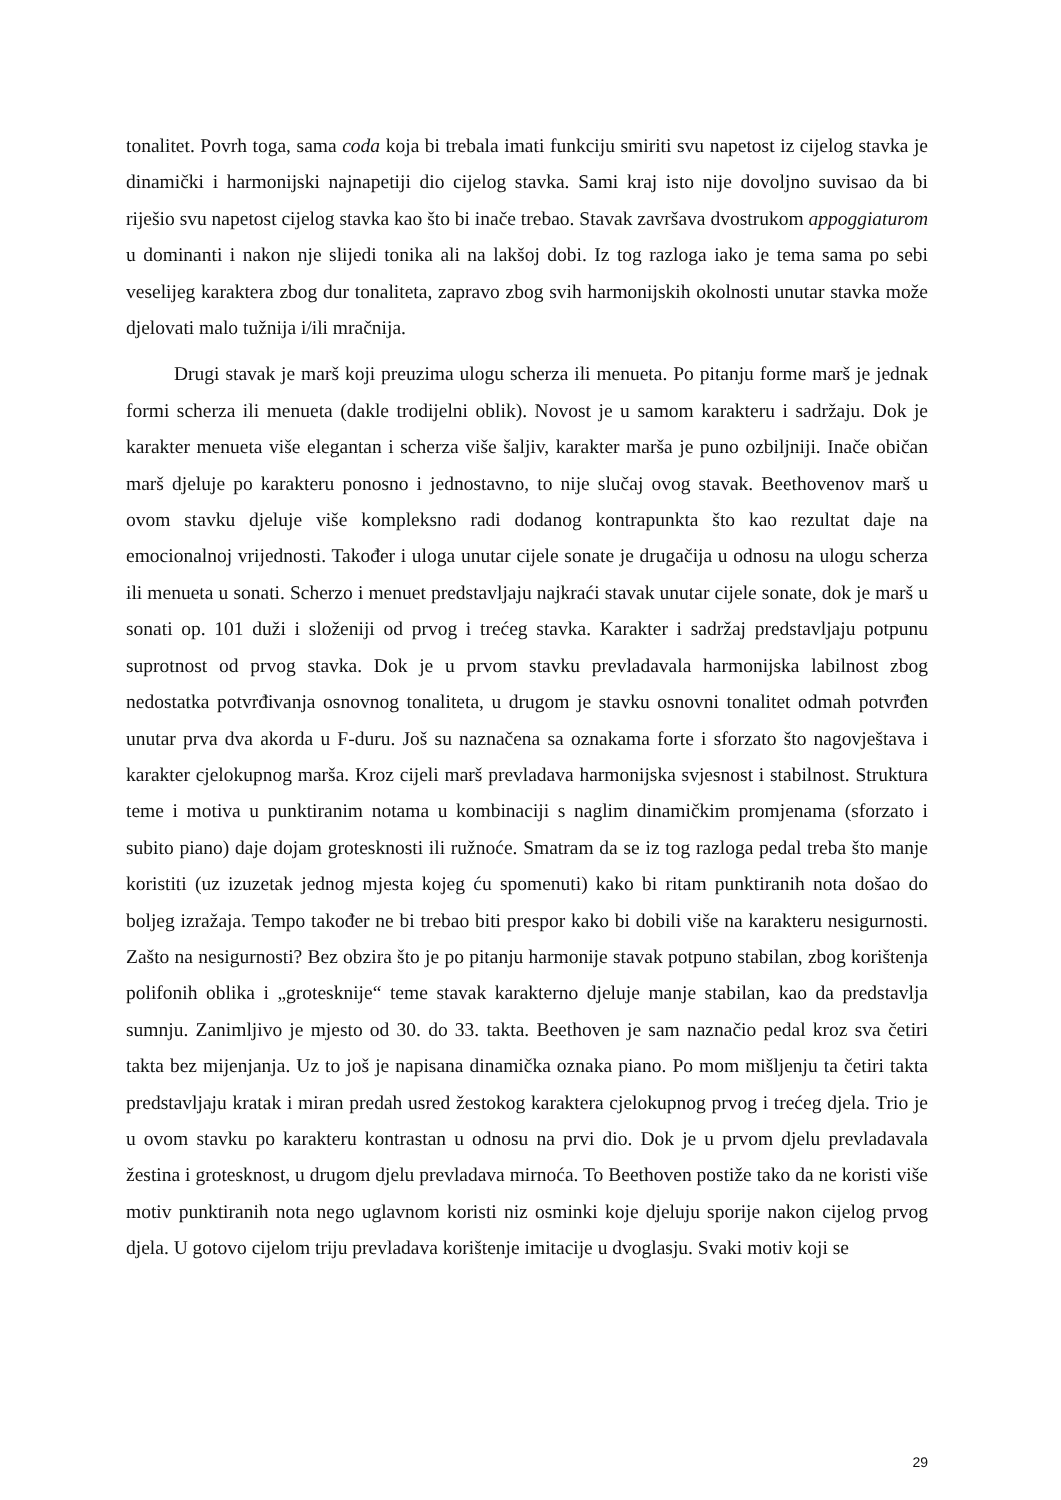tonalitet. Povrh toga, sama coda koja bi trebala imati funkciju smiriti svu napetost iz cijelog stavka je dinamički i harmonijski najnapetiji dio cijelog stavka. Sami kraj isto nije dovoljno suvisao da bi riješio svu napetost cijelog stavka kao što bi inače trebao. Stavak završava dvostrukom appoggiaturom u dominanti i nakon nje slijedi tonika ali na lakšoj dobi. Iz tog razloga iako je tema sama po sebi veselijeg karaktera zbog dur tonaliteta, zapravo zbog svih harmonijskih okolnosti unutar stavka može djelovati malo tužnija i/ili mračnija.
Drugi stavak je marš koji preuzima ulogu scherza ili menueta. Po pitanju forme marš je jednak formi scherza ili menueta (dakle trodijelni oblik). Novost je u samom karakteru i sadržaju. Dok je karakter menueta više elegantan i scherza više šaljiv, karakter marša je puno ozbiljniji. Inače običan marš djeluje po karakteru ponosno i jednostavno, to nije slučaj ovog stavak. Beethovenov marš u ovom stavku djeluje više kompleksno radi dodanog kontrapunkta što kao rezultat daje na emocionalnoj vrijednosti. Također i uloga unutar cijele sonate je drugačija u odnosu na ulogu scherza ili menueta u sonati. Scherzo i menuet predstavljaju najkraći stavak unutar cijele sonate, dok je marš u sonati op. 101 duži i složeniji od prvog i trećeg stavka. Karakter i sadržaj predstavljaju potpunu suprotnost od prvog stavka. Dok je u prvom stavku prevladavala harmonijska labilnost zbog nedostatka potvrđivanja osnovnog tonaliteta, u drugom je stavku osnovni tonalitet odmah potvrđen unutar prva dva akorda u F-duru. Još su naznačena sa oznakama forte i sforzato što nagovještava i karakter cjelokupnog marša. Kroz cijeli marš prevladava harmonijska svjesnost i stabilnost. Struktura teme i motiva u punktiranim notama u kombinaciji s naglim dinamičkim promjenama (sforzato i subito piano) daje dojam grotesknosti ili ružnoće. Smatram da se iz tog razloga pedal treba što manje koristiti (uz izuzetak jednog mjesta kojeg ću spomenuti) kako bi ritam punktiranih nota došao do boljeg izražaja. Tempo također ne bi trebao biti prespor kako bi dobili više na karakteru nesigurnosti. Zašto na nesigurnosti? Bez obzira što je po pitanju harmonije stavak potpuno stabilan, zbog korištenja polifonih oblika i „grotesknije“ teme stavak karakterno djeluje manje stabilan, kao da predstavlja sumnju. Zanimljivo je mjesto od 30. do 33. takta. Beethoven je sam naznačio pedal kroz sva četiri takta bez mijenjanja. Uz to još je napisana dinamička oznaka piano. Po mom mišljenju ta četiri takta predstavljaju kratak i miran predah usred žestokog karaktera cjelokupnog prvog i trećeg djela. Trio je u ovom stavku po karakteru kontrastan u odnosu na prvi dio. Dok je u prvom djelu prevladavala žestina i grotesknost, u drugom djelu prevladava mirnoća. To Beethoven postiže tako da ne koristi više motiv punktiranih nota nego uglavnom koristi niz osminki koje djeluju sporije nakon cijelog prvog djela. U gotovo cijelom triju prevladava korištenje imitacije u dvoglasju. Svaki motiv koji se
29